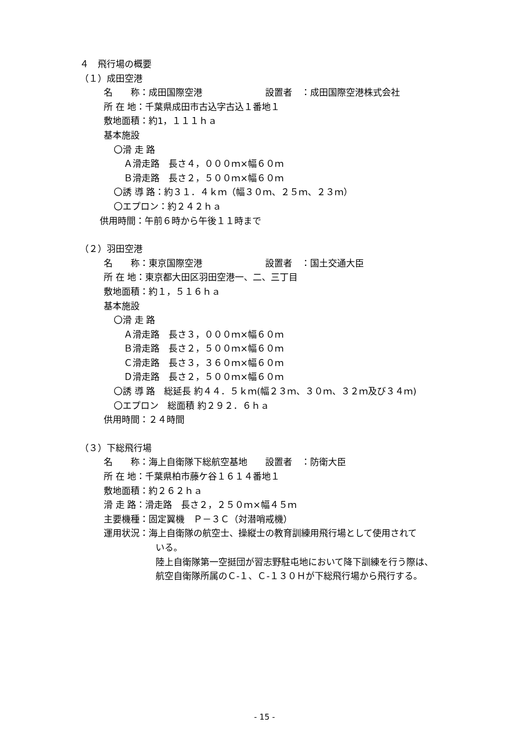４　飛行場の概要
（１）成田空港
名　　称：成田国際空港　　　　　　　設置者　：成田国際空港株式会社
所 在 地：千葉県成田市古込字古込１番地１
敷地面積：約1，１１１ｈａ
基本施設
〇滑 走 路
Ａ滑走路　長さ４，０００ｍ×幅６０ｍ
Ｂ滑走路　長さ２，５００ｍ×幅６０ｍ
〇誘 導 路：約３１．４ｋｍ（幅３０ｍ、２５ｍ、２３ｍ）
〇エプロン：約２４２ｈａ
供用時間：午前６時から午後１１時まで
（２）羽田空港
名　　称：東京国際空港　　　　　　　設置者　：国土交通大臣
所 在 地：東京都大田区羽田空港一、二、三丁目
敷地面積：約１，５１６ｈａ
基本施設
〇滑 走 路
Ａ滑走路　長さ３，０００ｍ×幅６０ｍ
Ｂ滑走路　長さ２，５００ｍ×幅６０ｍ
Ｃ滑走路　長さ３，３６０ｍ×幅６０ｍ
Ｄ滑走路　長さ２，５００ｍ×幅６０ｍ
〇誘 導 路　総延長 約４４．５ｋｍ(幅２３ｍ、３０ｍ、３２ｍ及び３４ｍ)
〇エプロン　総面積 約２９２．６ｈａ
供用時間：２４時間
（３）下総飛行場
名　　称：海上自衛隊下総航空基地　　設置者　：防衛大臣
所 在 地：千葉県柏市藤ケ谷１６１４番地１
敷地面積：約２６２ｈａ
滑 走 路：滑走路　長さ２，２５０ｍ×幅４５ｍ
主要機種：固定翼機　Ｐ－３Ｃ（対潜哨戒機）
運用状況：海上自衛隊の航空士、操縦士の教育訓練用飛行場として使用されて
いる。
陸上自衛隊第一空挺団が習志野駐屯地において降下訓練を行う際は、
航空自衛隊所属のＣ-１、Ｃ-１３０Ｈが下総飛行場から飛行する。
- 15 -